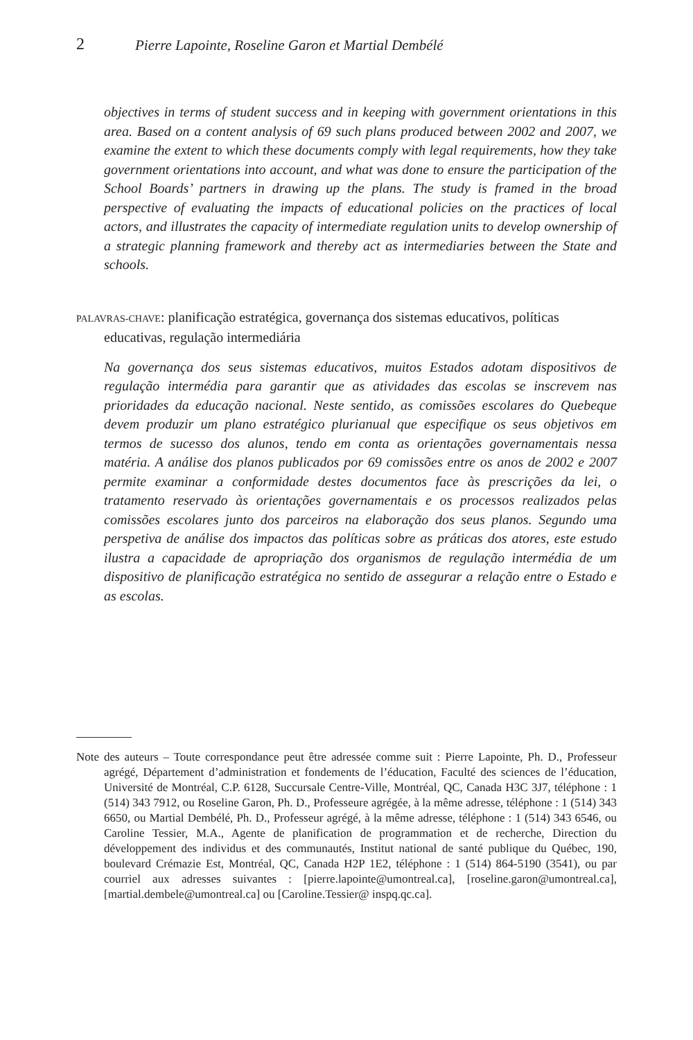2 Pierre Lapointe, Roseline Garon et Martial Dembélé
objectives in terms of student success and in keeping with government orientations in this area. Based on a content analysis of 69 such plans produced between 2002 and 2007, we examine the extent to which these documents comply with legal requirements, how they take government orientations into account, and what was done to ensure the participation of the School Boards’ partners in drawing up the plans. The study is framed in the broad perspective of evaluating the impacts of educational policies on the practices of local actors, and illustrates the capacity of intermediate regulation units to develop ownership of a strategic planning framework and thereby act as intermediaries between the State and schools.
PALAVRAS-CHAVE: planificação estratégica, governança dos sistemas educativos, políticas educativas, regulação intermediária
Na governança dos seus sistemas educativos, muitos Estados adotam dispositivos de regulação intermédia para garantir que as atividades das escolas se inscrevem nas prioridades da educação nacional. Neste sentido, as comissões escolares do Quebeque devem produzir um plano estratégico plurianual que especifique os seus objetivos em termos de sucesso dos alunos, tendo em conta as orientações governamentais nessa matéria. A análise dos planos publicados por 69 comissões entre os anos de 2002 e 2007 permite examinar a conformidade destes documentos face às prescrições da lei, o tratamento reservado às orientações governamentais e os processos realizados pelas comissões escolares junto dos parceiros na elaboração dos seus planos. Segundo uma perspetiva de análise dos impactos das políticas sobre as práticas dos atores, este estudo ilustra a capacidade de apropriação dos organismos de regulação intermédia de um dispositivo de planificação estratégica no sentido de assegurar a relação entre o Estado e as escolas.
Note des auteurs – Toute correspondance peut être adressée comme suit : Pierre Lapointe, Ph. D., Professeur agrégé, Département d’administration et fondements de l’éducation, Faculté des sciences de l’éducation, Université de Montréal, C.P. 6128, Succursale Centre-Ville, Montréal, QC, Canada H3C 3J7, téléphone : 1 (514) 343 7912, ou Roseline Garon, Ph. D., Professeure agrégée, à la même adresse, téléphone : 1 (514) 343 6650, ou Martial Dembélé, Ph. D., Professeur agrégé, à la même adresse, téléphone : 1 (514) 343 6546, ou Caroline Tessier, M.A., Agente de planification de programmation et de recherche, Direction du développement des individus et des communautés, Institut national de santé publique du Québec, 190, boulevard Crémazie Est, Montréal, QC, Canada H2P 1E2, téléphone : 1 (514) 864-5190 (3541), ou par courriel aux adresses suivantes : [pierre.lapointe@umontreal.ca], [roseline.garon@umontreal.ca], [martial.dembele@umontreal.ca] ou [Caroline.Tessier@ inspq.qc.ca].